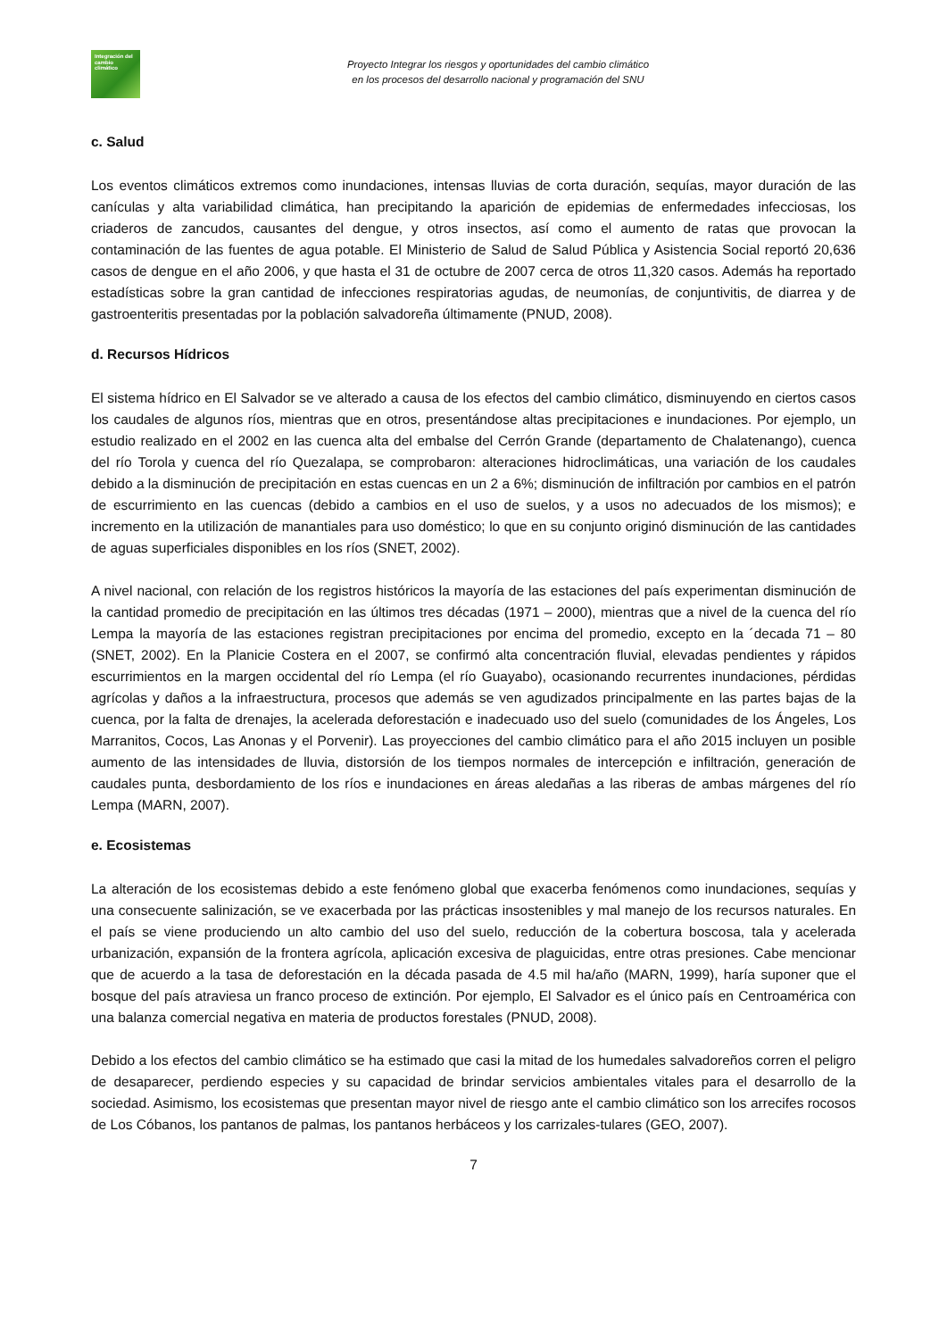Integración del cambio climático
Proyecto Integrar los riesgos y oportunidades del cambio climático
en los procesos del desarrollo nacional y programación del SNU
c. Salud
Los eventos climáticos extremos como inundaciones, intensas lluvias de corta duración, sequías, mayor duración de las canículas y alta variabilidad climática, han precipitando la aparición de epidemias de enfermedades infecciosas, los criaderos de zancudos, causantes del dengue, y otros insectos, así como el aumento de ratas que provocan la contaminación de las fuentes de agua potable. El Ministerio de Salud de Salud Pública y Asistencia Social reportó 20,636 casos de dengue en el año 2006, y que hasta el 31 de octubre de 2007 cerca de otros 11,320 casos. Además ha reportado estadísticas sobre la gran cantidad de infecciones respiratorias agudas, de neumonías, de conjuntivitis, de diarrea y de gastroenteritis presentadas por la población salvadoreña últimamente (PNUD, 2008).
d. Recursos Hídricos
El sistema hídrico en El Salvador se ve alterado a causa de los efectos del cambio climático, disminuyendo en ciertos casos los caudales de algunos ríos, mientras que en otros, presentándose altas precipitaciones e inundaciones. Por ejemplo, un estudio realizado en el 2002 en las cuenca alta del embalse del Cerrón Grande (departamento de Chalatenango), cuenca del río Torola y cuenca del río Quezalapa, se comprobaron: alteraciones hidroclimáticas, una variación de los caudales debido a la disminución de precipitación en estas cuencas en un 2 a 6%; disminución de infiltración por cambios en el patrón de escurrimiento en las cuencas (debido a cambios en el uso de suelos, y a usos no adecuados de los mismos); e incremento en la utilización de manantiales para uso doméstico; lo que en su conjunto originó disminución de las cantidades de aguas superficiales disponibles en los ríos (SNET, 2002).
A nivel nacional, con relación de los registros históricos la mayoría de las estaciones del país experimentan disminución de la cantidad promedio de precipitación en las últimos tres décadas (1971 – 2000), mientras que a nivel de la cuenca del río Lempa la mayoría de las estaciones registran precipitaciones por encima del promedio, excepto en la ´decada 71 – 80 (SNET, 2002). En la Planicie Costera en el 2007, se confirmó alta concentración fluvial, elevadas pendientes y rápidos escurrimientos en la margen occidental del río Lempa (el río Guayabo), ocasionando recurrentes inundaciones, pérdidas agrícolas y daños a la infraestructura, procesos que además se ven agudizados principalmente en las partes bajas de la cuenca, por la falta de drenajes, la acelerada deforestación e inadecuado uso del suelo (comunidades de los Ángeles, Los Marranitos, Cocos, Las Anonas y el Porvenir). Las proyecciones del cambio climático para el año 2015 incluyen un posible aumento de las intensidades de lluvia, distorsión de los tiempos normales de intercepción e infiltración, generación de caudales punta, desbordamiento de los ríos e inundaciones en áreas aledañas a las riberas de ambas márgenes del río Lempa (MARN, 2007).
e. Ecosistemas
La alteración de los ecosistemas debido a este fenómeno global que exacerba fenómenos como inundaciones, sequías y una consecuente salinización, se ve exacerbada por las prácticas insostenibles y mal manejo de los recursos naturales. En el país se viene produciendo un alto cambio del uso del suelo, reducción de la cobertura boscosa, tala y acelerada urbanización, expansión de la frontera agrícola, aplicación excesiva de plaguicidas, entre otras presiones. Cabe mencionar que de acuerdo a la tasa de deforestación en la década pasada de 4.5 mil ha/año (MARN, 1999), haría suponer que el bosque del país atraviesa un franco proceso de extinción. Por ejemplo, El Salvador es el único país en Centroamérica con una balanza comercial negativa en materia de productos forestales (PNUD, 2008).
Debido a los efectos del cambio climático se ha estimado que casi la mitad de los humedales salvadoreños corren el peligro de desaparecer, perdiendo especies y su capacidad de brindar servicios ambientales vitales para el desarrollo de la sociedad. Asimismo, los ecosistemas que presentan mayor nivel de riesgo ante el cambio climático son los arrecifes rocosos de Los Cóbanos, los pantanos de palmas, los pantanos herbáceos y los carrizales-tulares (GEO, 2007).
7